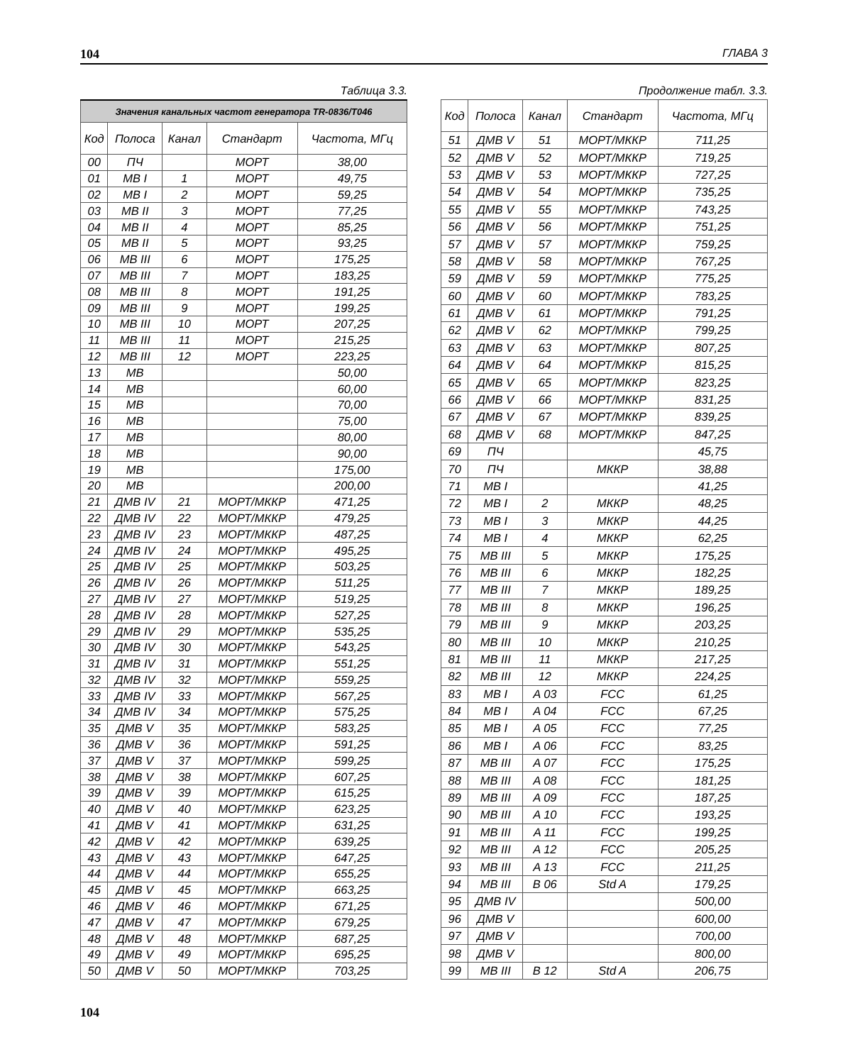104 ГЛАВА 3
Таблица 3.3.
| Значения канальных частот генератора TR-0836/T046 | | | | |
| --- | --- | --- | --- | --- |
| Код | Полоса | Канал | Стандарт | Частота, МГц |
| 00 | ПЧ | | МОРТ | 38,00 |
| 01 | МВ I | 1 | МОРТ | 49,75 |
| 02 | МВ I | 2 | МОРТ | 59,25 |
| 03 | МВ II | 3 | МОРТ | 77,25 |
| 04 | МВ II | 4 | МОРТ | 85,25 |
| 05 | МВ II | 5 | МОРТ | 93,25 |
| 06 | МВ III | 6 | МОРТ | 175,25 |
| 07 | МВ III | 7 | МОРТ | 183,25 |
| 08 | МВ III | 8 | МОРТ | 191,25 |
| 09 | МВ III | 9 | МОРТ | 199,25 |
| 10 | МВ III | 10 | МОРТ | 207,25 |
| 11 | МВ III | 11 | МОРТ | 215,25 |
| 12 | МВ III | 12 | МОРТ | 223,25 |
| 13 | МВ | | | 50,00 |
| 14 | МВ | | | 60,00 |
| 15 | МВ | | | 70,00 |
| 16 | МВ | | | 75,00 |
| 17 | МВ | | | 80,00 |
| 18 | МВ | | | 90,00 |
| 19 | МВ | | | 175,00 |
| 20 | МВ | | | 200,00 |
| 21 | ДМВ IV | 21 | МОРТ/МККР | 471,25 |
| 22 | ДМВ IV | 22 | МОРТ/МККР | 479,25 |
| 23 | ДМВ IV | 23 | МОРТ/МККР | 487,25 |
| 24 | ДМВ IV | 24 | МОРТ/МККР | 495,25 |
| 25 | ДМВ IV | 25 | МОРТ/МККР | 503,25 |
| 26 | ДМВ IV | 26 | МОРТ/МККР | 511,25 |
| 27 | ДМВ IV | 27 | МОРТ/МККР | 519,25 |
| 28 | ДМВ IV | 28 | МОРТ/МККР | 527,25 |
| 29 | ДМВ IV | 29 | МОРТ/МККР | 535,25 |
| 30 | ДМВ IV | 30 | МОРТ/МККР | 543,25 |
| 31 | ДМВ IV | 31 | МОРТ/МККР | 551,25 |
| 32 | ДМВ IV | 32 | МОРТ/МККР | 559,25 |
| 33 | ДМВ IV | 33 | МОРТ/МККР | 567,25 |
| 34 | ДМВ IV | 34 | МОРТ/МККР | 575,25 |
| 35 | ДМВ V | 35 | МОРТ/МККР | 583,25 |
| 36 | ДМВ V | 36 | МОРТ/МККР | 591,25 |
| 37 | ДМВ V | 37 | МОРТ/МККР | 599,25 |
| 38 | ДМВ V | 38 | МОРТ/МККР | 607,25 |
| 39 | ДМВ V | 39 | МОРТ/МККР | 615,25 |
| 40 | ДМВ V | 40 | МОРТ/МККР | 623,25 |
| 41 | ДМВ V | 41 | МОРТ/МККР | 631,25 |
| 42 | ДМВ V | 42 | МОРТ/МККР | 639,25 |
| 43 | ДМВ V | 43 | МОРТ/МККР | 647,25 |
| 44 | ДМВ V | 44 | МОРТ/МККР | 655,25 |
| 45 | ДМВ V | 45 | МОРТ/МККР | 663,25 |
| 46 | ДМВ V | 46 | МОРТ/МККР | 671,25 |
| 47 | ДМВ V | 47 | МОРТ/МККР | 679,25 |
| 48 | ДМВ V | 48 | МОРТ/МККР | 687,25 |
| 49 | ДМВ V | 49 | МОРТ/МККР | 695,25 |
| 50 | ДМВ V | 50 | МОРТ/МККР | 703,25 |
Продолжение табл. 3.3.
| Код | Полоса | Канал | Стандарт | Частота, МГц |
| --- | --- | --- | --- | --- |
| 51 | ДМВ V | 51 | МОРТ/МККР | 711,25 |
| 52 | ДМВ V | 52 | МОРТ/МККР | 719,25 |
| 53 | ДМВ V | 53 | МОРТ/МККР | 727,25 |
| 54 | ДМВ V | 54 | МОРТ/МККР | 735,25 |
| 55 | ДМВ V | 55 | МОРТ/МККР | 743,25 |
| 56 | ДМВ V | 56 | МОРТ/МККР | 751,25 |
| 57 | ДМВ V | 57 | МОРТ/МККР | 759,25 |
| 58 | ДМВ V | 58 | МОРТ/МККР | 767,25 |
| 59 | ДМВ V | 59 | МОРТ/МККР | 775,25 |
| 60 | ДМВ V | 60 | МОРТ/МККР | 783,25 |
| 61 | ДМВ V | 61 | МОРТ/МККР | 791,25 |
| 62 | ДМВ V | 62 | МОРТ/МККР | 799,25 |
| 63 | ДМВ V | 63 | МОРТ/МККР | 807,25 |
| 64 | ДМВ V | 64 | МОРТ/МККР | 815,25 |
| 65 | ДМВ V | 65 | МОРТ/МККР | 823,25 |
| 66 | ДМВ V | 66 | МОРТ/МККР | 831,25 |
| 67 | ДМВ V | 67 | МОРТ/МККР | 839,25 |
| 68 | ДМВ V | 68 | МОРТ/МККР | 847,25 |
| 69 | ПЧ | | | 45,75 |
| 70 | ПЧ | | МККР | 38,88 |
| 71 | МВ I | | | 41,25 |
| 72 | МВ I | 2 | МККР | 48,25 |
| 73 | МВ I | 3 | МККР | 44,25 |
| 74 | МВ I | 4 | МККР | 62,25 |
| 75 | МВ III | 5 | МККР | 175,25 |
| 76 | МВ III | 6 | МККР | 182,25 |
| 77 | МВ III | 7 | МККР | 189,25 |
| 78 | МВ III | 8 | МККР | 196,25 |
| 79 | МВ III | 9 | МККР | 203,25 |
| 80 | МВ III | 10 | МККР | 210,25 |
| 81 | МВ III | 11 | МККР | 217,25 |
| 82 | МВ III | 12 | МККР | 224,25 |
| 83 | МВ I | A 03 | FCC | 61,25 |
| 84 | МВ I | A 04 | FCC | 67,25 |
| 85 | МВ I | A 05 | FCC | 77,25 |
| 86 | МВ I | A 06 | FCC | 83,25 |
| 87 | МВ III | A 07 | FCC | 175,25 |
| 88 | МВ III | A 08 | FCC | 181,25 |
| 89 | МВ III | A 09 | FCC | 187,25 |
| 90 | МВ III | A 10 | FCC | 193,25 |
| 91 | МВ III | A 11 | FCC | 199,25 |
| 92 | МВ III | A 12 | FCC | 205,25 |
| 93 | МВ III | A 13 | FCC | 211,25 |
| 94 | МВ III | B 06 | Std A | 179,25 |
| 95 | ДМВ IV | | | 500,00 |
| 96 | ДМВ V | | | 600,00 |
| 97 | ДМВ V | | | 700,00 |
| 98 | ДМВ V | | | 800,00 |
| 99 | МВ III | B 12 | Std A | 206,75 |
104